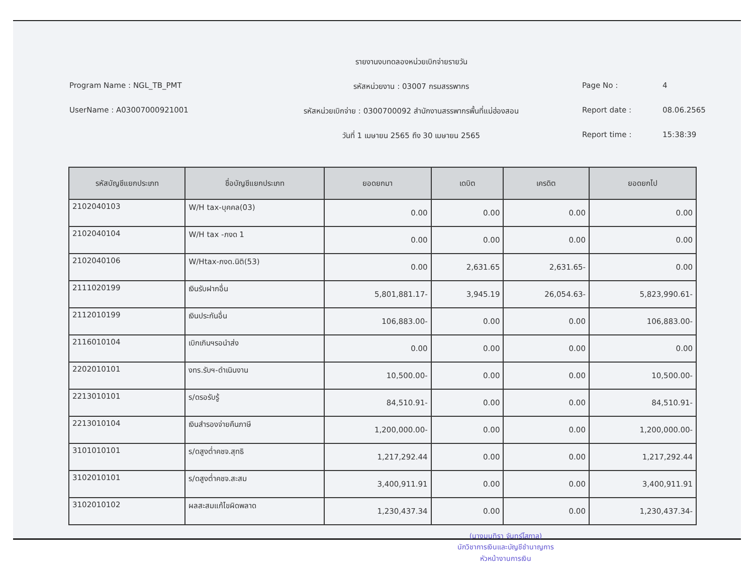รายงานงบทดลองหน่วยเบิกจ่ายรายวัน
Program Name : NGL_TB_PMT
รหัสหน่วยงาน : 03007 กรมสรรพากร
Page No : 4
UserName : A03007000921001
รหัสหน่วยเบิกจ่าย : 0300700092 สำนักงานสรรพากรพื้นที่แม่ฮ่องสอน
Report date : 08.06.2565
วันที่ 1 เมษายน 2565 ถึง 30 เมษายน 2565
Report time : 15:38:39
| รหัสบัญชีแยกประเภท | ชื่อบัญชีแยกประเภท | ยอดยกมา | เดบิต | เครดิต | ยอดยกไป |
| --- | --- | --- | --- | --- | --- |
| 2102040103 | W/H tax-บุคคล(03) | 0.00 | 0.00 | 0.00 | 0.00 |
| 2102040104 | W/H tax -ภงด 1 | 0.00 | 0.00 | 0.00 | 0.00 |
| 2102040106 | W/Htax-ภงด.นิติ(53) | 0.00 | 2,631.65 | 2,631.65- | 0.00 |
| 2111020199 | เงินรับฝากอื่น | 5,801,881.17- | 3,945.19 | 26,054.63- | 5,823,990.61- |
| 2112010199 | เงินประกันอื่น | 106,883.00- | 0.00 | 0.00 | 106,883.00- |
| 2116010104 | เบิกเกินฯรอนำส่ง | 0.00 | 0.00 | 0.00 | 0.00 |
| 2202010101 | งทร.รับฯ-ดำเนินงาน | 10,500.00- | 0.00 | 0.00 | 10,500.00- |
| 2213010101 | ร/ดรอรับรู้ | 84,510.91- | 0.00 | 0.00 | 84,510.91- |
| 2213010104 | เงินสำรองจ่ายคืนภาษี | 1,200,000.00- | 0.00 | 0.00 | 1,200,000.00- |
| 3101010101 | ร/ดสูงต่ำคชจ.สุทธิ | 1,217,292.44 | 0.00 | 0.00 | 1,217,292.44 |
| 3102010101 | ร/ดสูงต่ำคชจ.สะสม | 3,400,911.91 | 0.00 | 0.00 | 3,400,911.91 |
| 3102010102 | ผลสะสมแก้ไขผิดพลาด | 1,230,437.34 | 0.00 | 0.00 | 1,230,437.34- |
(นางมนทิรา จันทร์โสภาล)
นักวิชาการเงินและบัญชีชำนาญการ
หัวหน้างานการเงิน